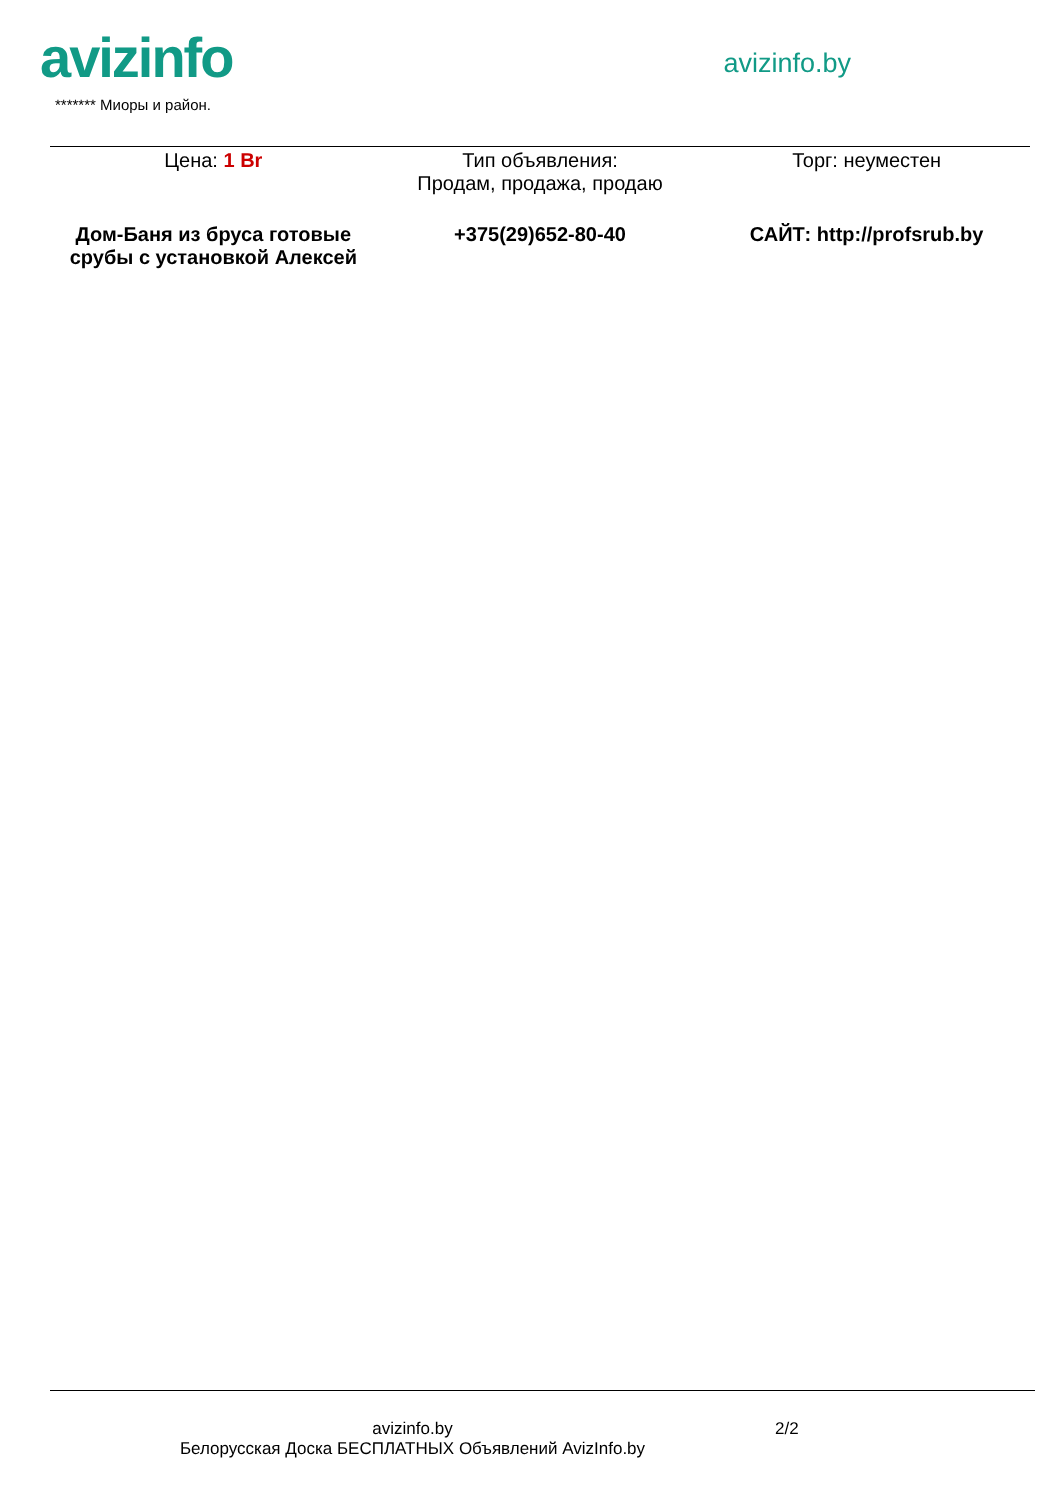avizinfo
******* Миоры и район.
avizinfo.by
| Цена: 1 Br | Тип объявления: Продам, продажа, продаю | Торг: неуместен |
| Дом-Баня из бруса готовые срубы с установкой Алексей | +375(29)652-80-40 | САЙТ: http://profsrub.by |
avizinfo.by
Белорусская Доска БЕСПЛАТНЫХ Объявлений AvizInfo.by
2/2